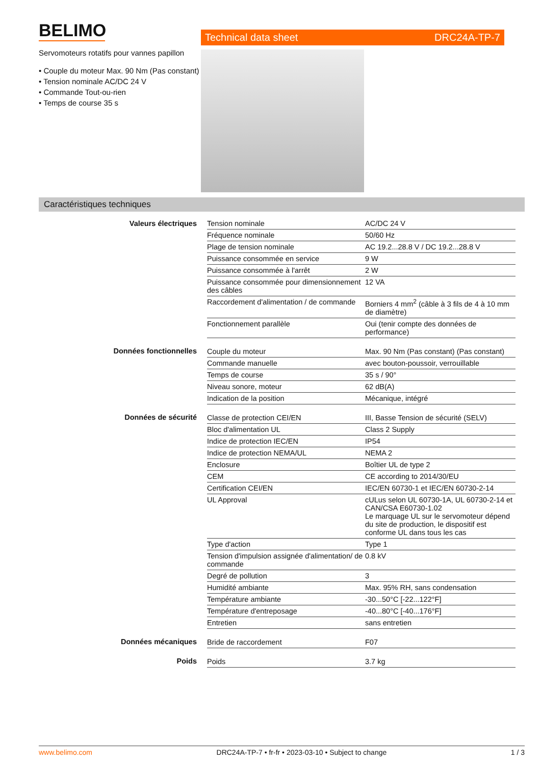BELIMO
Servomoteurs rotatifs pour vannes papillon
• Couple du moteur Max. 90 Nm (Pas constant)
• Tension nominale AC/DC 24 V
• Commande Tout-ou-rien
• Temps de course 35 s
Technical data sheet DRC24A-TP-7
Caractéristiques techniques
| Valeurs électriques | Tension nominale | AC/DC 24 V |
| | Fréquence nominale | 50/60 Hz |
| | Plage de tension nominale | AC 19.2...28.8 V / DC 19.2...28.8 V |
| | Puissance consommée en service | 9 W |
| | Puissance consommée à l'arrêt | 2 W |
| | Puissance consommée pour dimensionnement des câbles | 12 VA |
| | Raccordement d'alimentation / de commande | Borniers 4 mm<sup>2</sup> (câble à 3 fils de 4 à 10 mm de diamètre) |
| | Fonctionnement parallèle | Oui (tenir compte des données de performance) |
| Données fonctionnelles | Couple du moteur | Max. 90 Nm (Pas constant) (Pas constant) |
| | Commande manuelle | avec bouton-poussoir, verrouillable |
| | Temps de course | 35 s / 90° |
| | Niveau sonore, moteur | 62 dB(A) |
| | Indication de la position | Mécanique, intégré |
| Données de sécurité | Classe de protection CEI/EN | III, Basse Tension de sécurité (SELV) |
| | Bloc d'alimentation UL | Class 2 Supply |
| | Indice de protection IEC/EN | IP54 |
| | Indice de protection NEMA/UL | NEMA 2 |
| | Enclosure | Boîtier UL de type 2 |
| | CEM | CE according to 2014/30/EU |
| | Certification CEI/EN | IEC/EN 60730-1 et IEC/EN 60730-2-14 |
| | UL Approval | cULus selon UL 60730-1A, UL 60730-2-14 et CAN/CSA E60730-1.02 Le marquage UL sur le servomoteur dépend du site de production, le dispositif est conforme UL dans tous les cas |
| | Type d'action | Type 1 |
| | Tension d'impulsion assignée d'alimentation/ de commande | 0.8 kV |
| | Degré de pollution | 3 |
| | Humidité ambiante | Max. 95% RH, sans condensation |
| | Température ambiante | -30...50°C [-22...122°F] |
| | Température d'entreposage | -40...80°C [-40...176°F] |
| | Entretien | sans entretien |
| Données mécaniques | Bride de raccordement | F07 |
| Poids | Poids | 3.7 kg |
www.belimo.com DRC24A-TP-7 • fr-fr • 2023-03-10 • Subject to change 1 / 3